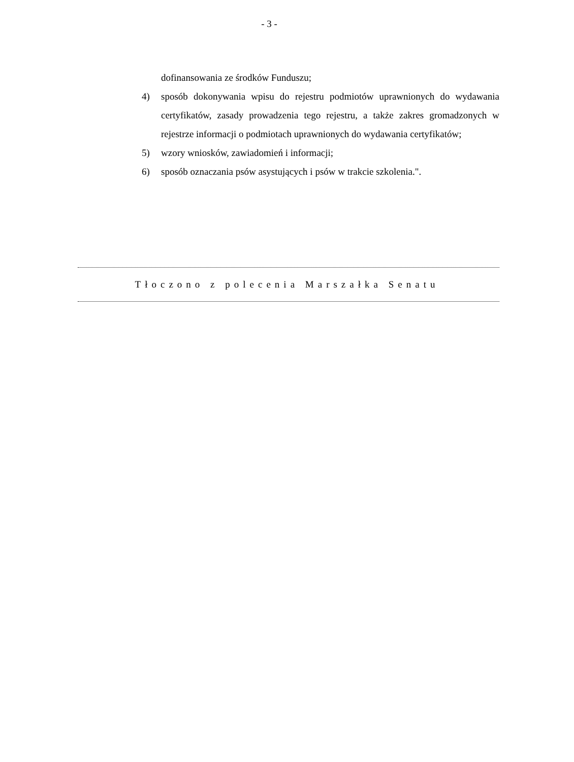- 3 -
dofinansowania ze środków Funduszu;
4) sposób dokonywania wpisu do rejestru podmiotów uprawnionych do wydawania certyfikatów, zasady prowadzenia tego rejestru, a także zakres gromadzonych w rejestrze informacji o podmiotach uprawnionych do wydawania certyfikatów;
5) wzory wniosków, zawiadomień i informacji;
6) sposób oznaczania psów asystujących i psów w trakcie szkolenia.".
Tłoczono z polecenia Marszałka Senatu